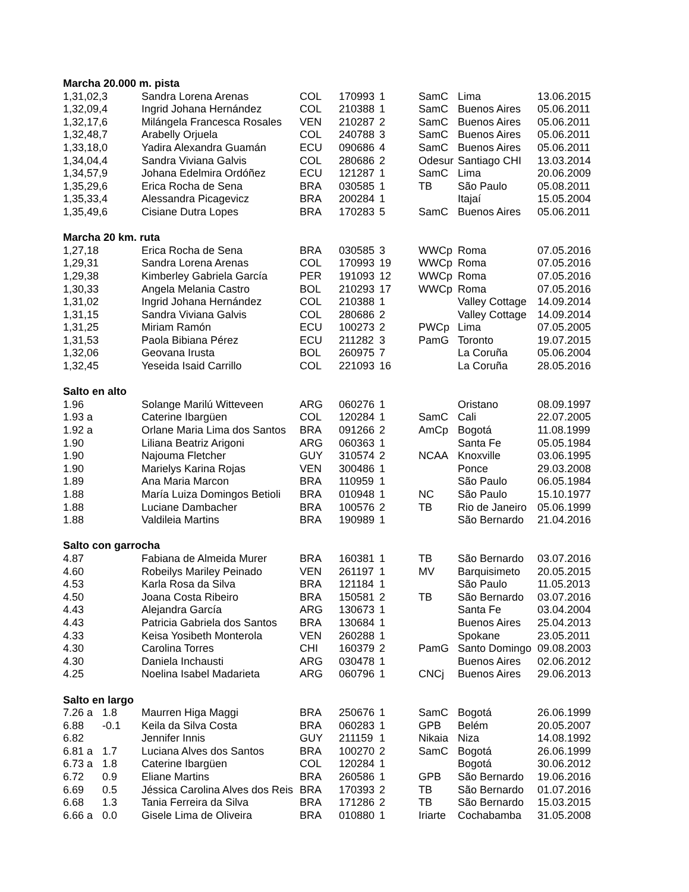| Marcha 20.000 m. pista | | | | | | | | |
| 1,31,02,3 | | Sandra Lorena Arenas | COL | 170993 | 1 | SamC | Lima | 13.06.2015 |
| 1,32,09,4 | | Ingrid Johana Hernández | COL | 210388 | 1 | SamC | Buenos Aires | 05.06.2011 |
| 1,32,17,6 | | Milángela Francesca Rosales | VEN | 210287 | 2 | SamC | Buenos Aires | 05.06.2011 |
| 1,32,48,7 | | Arabelly Orjuela | COL | 240788 | 3 | SamC | Buenos Aires | 05.06.2011 |
| 1,33,18,0 | | Yadira Alexandra Guamán | ECU | 090686 | 4 | SamC | Buenos Aires | 05.06.2011 |
| 1,34,04,4 | | Sandra Viviana Galvis | COL | 280686 | 2 | Odesur | Santiago CHI | 13.03.2014 |
| 1,34,57,9 | | Johana Edelmira Ordóñez | ECU | 121287 | 1 | SamC | Lima | 20.06.2009 |
| 1,35,29,6 | | Erica Rocha de Sena | BRA | 030585 | 1 | TB | São Paulo | 05.08.2011 |
| 1,35,33,4 | | Alessandra Picagevicz | BRA | 200284 | 1 | | Itajaí | 15.05.2004 |
| 1,35,49,6 | | Cisiane Dutra Lopes | BRA | 170283 | 5 | SamC | Buenos Aires | 05.06.2011 |
| Marcha 20 km. ruta | | | | | | | | |
| 1,27,18 | | Erica Rocha de Sena | BRA | 030585 | 3 | WWCp | Roma | 07.05.2016 |
| 1,29,31 | | Sandra Lorena Arenas | COL | 170993 | 19 | WWCp | Roma | 07.05.2016 |
| 1,29,38 | | Kimberley Gabriela García | PER | 191093 | 12 | WWCp | Roma | 07.05.2016 |
| 1,30,33 | | Angela Melania Castro | BOL | 210293 | 17 | WWCp | Roma | 07.05.2016 |
| 1,31,02 | | Ingrid Johana Hernández | COL | 210388 | 1 | | Valley Cottage | 14.09.2014 |
| 1,31,15 | | Sandra Viviana Galvis | COL | 280686 | 2 | | Valley Cottage | 14.09.2014 |
| 1,31,25 | | Miriam Ramón | ECU | 100273 | 2 | PWCp | Lima | 07.05.2005 |
| 1,31,53 | | Paola Bibiana Pérez | ECU | 211282 | 3 | PamG | Toronto | 19.07.2015 |
| 1,32,06 | | Geovana Irusta | BOL | 260975 | 7 | | La Coruña | 05.06.2004 |
| 1,32,45 | | Yeseida Isaid Carrillo | COL | 221093 | 16 | | La Coruña | 28.05.2016 |
| Salto en alto | | | | | | | | |
| 1.96 | | Solange Marilú Witteveen | ARG | 060276 | 1 | | Oristano | 08.09.1997 |
| 1.93 a | | Caterine Ibargüen | COL | 120284 | 1 | SamC | Cali | 22.07.2005 |
| 1.92 a | | Orlane Maria Lima dos Santos | BRA | 091266 | 2 | AmCp | Bogotá | 11.08.1999 |
| 1.90 | | Liliana Beatriz Arigoni | ARG | 060363 | 1 | | Santa Fe | 05.05.1984 |
| 1.90 | | Najouma Fletcher | GUY | 310574 | 2 | NCAA | Knoxville | 03.06.1995 |
| 1.90 | | Marielys Karina Rojas | VEN | 300486 | 1 | | Ponce | 29.03.2008 |
| 1.89 | | Ana Maria Marcon | BRA | 110959 | 1 | | São Paulo | 06.05.1984 |
| 1.88 | | María Luiza Domingos Betioli | BRA | 010948 | 1 | NC | São Paulo | 15.10.1977 |
| 1.88 | | Luciane Dambacher | BRA | 100576 | 2 | TB | Rio de Janeiro | 05.06.1999 |
| 1.88 | | Valdileia Martins | BRA | 190989 | 1 | | São Bernardo | 21.04.2016 |
| Salto con garrocha | | | | | | | | |
| 4.87 | | Fabiana de Almeida Murer | BRA | 160381 | 1 | TB | São Bernardo | 03.07.2016 |
| 4.60 | | Robeilys Mariley Peinado | VEN | 261197 | 1 | MV | Barquisimeto | 20.05.2015 |
| 4.53 | | Karla Rosa da Silva | BRA | 121184 | 1 | | São Paulo | 11.05.2013 |
| 4.50 | | Joana Costa Ribeiro | BRA | 150581 | 2 | TB | São Bernardo | 03.07.2016 |
| 4.43 | | Alejandra García | ARG | 130673 | 1 | | Santa Fe | 03.04.2004 |
| 4.43 | | Patricia Gabriela dos Santos | BRA | 130684 | 1 | | Buenos Aires | 25.04.2013 |
| 4.33 | | Keisa Yosibeth Monterola | VEN | 260288 | 1 | | Spokane | 23.05.2011 |
| 4.30 | | Carolina Torres | CHI | 160379 | 2 | PamG | Santo Domingo | 09.08.2003 |
| 4.30 | | Daniela Inchausti | ARG | 030478 | 1 | | Buenos Aires | 02.06.2012 |
| 4.25 | | Noelina Isabel Madarieta | ARG | 060796 | 1 | CNCj | Buenos Aires | 29.06.2013 |
| Salto en largo | | | | | | | | |
| 7.26 a | 1.8 | Maurren Higa Maggi | BRA | 250676 | 1 | SamC | Bogotá | 26.06.1999 |
| 6.88 | -0.1 | Keila da Silva Costa | BRA | 060283 | 1 | GPB | Belém | 20.05.2007 |
| 6.82 | | Jennifer Innis | GUY | 211159 | 1 | Nikaia | Niza | 14.08.1992 |
| 6.81 a | 1.7 | Luciana Alves dos Santos | BRA | 100270 | 2 | SamC | Bogotá | 26.06.1999 |
| 6.73 a | 1.8 | Caterine Ibargüen | COL | 120284 | 1 | | Bogotá | 30.06.2012 |
| 6.72 | 0.9 | Eliane Martins | BRA | 260586 | 1 | GPB | São Bernardo | 19.06.2016 |
| 6.69 | 0.5 | Jéssica Carolina Alves dos Reis | BRA | 170393 | 2 | TB | São Bernardo | 01.07.2016 |
| 6.68 | 1.3 | Tania Ferreira da Silva | BRA | 171286 | 2 | TB | São Bernardo | 15.03.2015 |
| 6.66 a | 0.0 | Gisele Lima de Oliveira | BRA | 010880 | 1 | Iriarte | Cochabamba | 31.05.2008 |